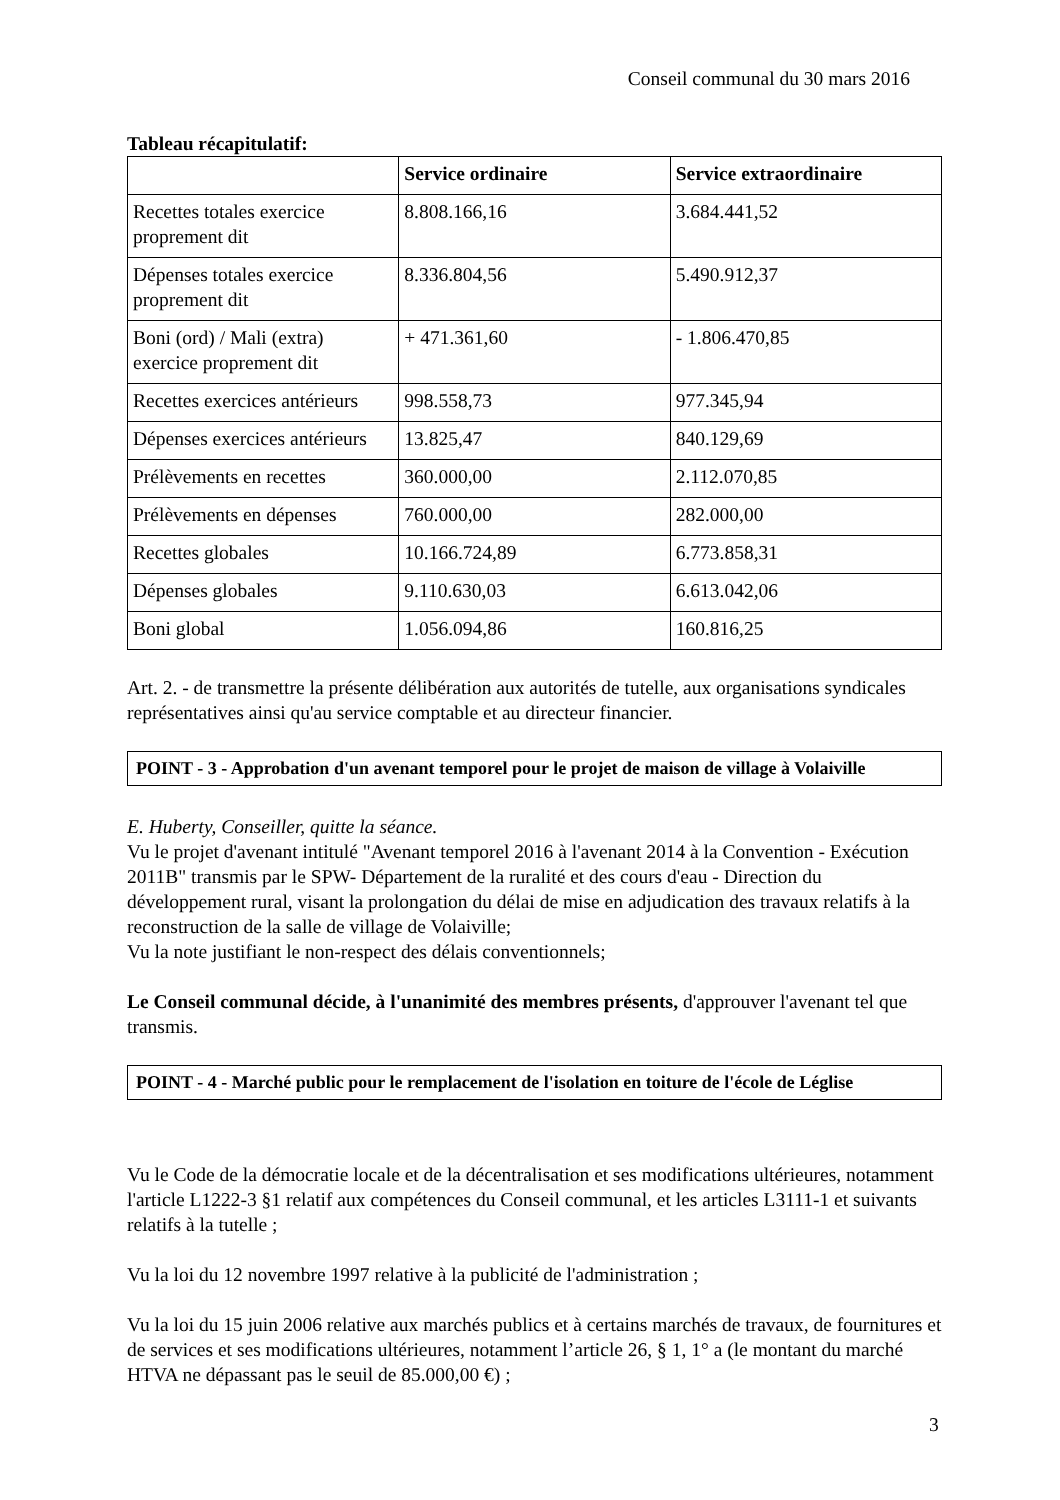Conseil communal du 30 mars 2016
Tableau récapitulatif:
| | Service ordinaire | Service extraordinaire |
| --- | --- | --- |
| Recettes totales exercice proprement dit | 8.808.166,16 | 3.684.441,52 |
| Dépenses totales exercice proprement dit | 8.336.804,56 | 5.490.912,37 |
| Boni (ord) / Mali (extra) exercice proprement dit | + 471.361,60 | - 1.806.470,85 |
| Recettes exercices antérieurs | 998.558,73 | 977.345,94 |
| Dépenses exercices antérieurs | 13.825,47 | 840.129,69 |
| Prélèvements en recettes | 360.000,00 | 2.112.070,85 |
| Prélèvements en dépenses | 760.000,00 | 282.000,00 |
| Recettes globales | 10.166.724,89 | 6.773.858,31 |
| Dépenses globales | 9.110.630,03 | 6.613.042,06 |
| Boni global | 1.056.094,86 | 160.816,25 |
Art. 2. - de transmettre la présente délibération aux autorités de tutelle, aux organisations syndicales représentatives ainsi qu'au service comptable et au directeur financier.
POINT - 3 - Approbation d'un avenant temporel pour le projet de maison de village à Volaiville
E. Huberty, Conseiller, quitte la séance.
Vu le projet d'avenant intitulé "Avenant temporel 2016 à l'avenant 2014 à la Convention - Exécution 2011B" transmis par le SPW- Département de la ruralité et des cours d'eau - Direction du développement rural, visant la prolongation du délai de mise en adjudication des travaux relatifs à la reconstruction de la salle de village de Volaiville;
Vu la note justifiant le non-respect des délais conventionnels;
Le Conseil communal décide, à l'unanimité des membres présents, d'approuver l'avenant tel que transmis.
POINT - 4 - Marché public pour le remplacement de l'isolation en toiture de l'école de Léglise
Vu le Code de la démocratie locale et de la décentralisation et ses modifications ultérieures, notamment l'article L1222-3 §1 relatif aux compétences du Conseil communal, et les articles L3111-1 et suivants relatifs à la tutelle ;
Vu la loi du 12 novembre 1997 relative à la publicité de l'administration ;
Vu la loi du 15 juin 2006 relative aux marchés publics et à certains marchés de travaux, de fournitures et de services et ses modifications ultérieures, notamment l’article 26, § 1, 1° a (le montant du marché HTVA ne dépassant pas le seuil de 85.000,00 €) ;
3